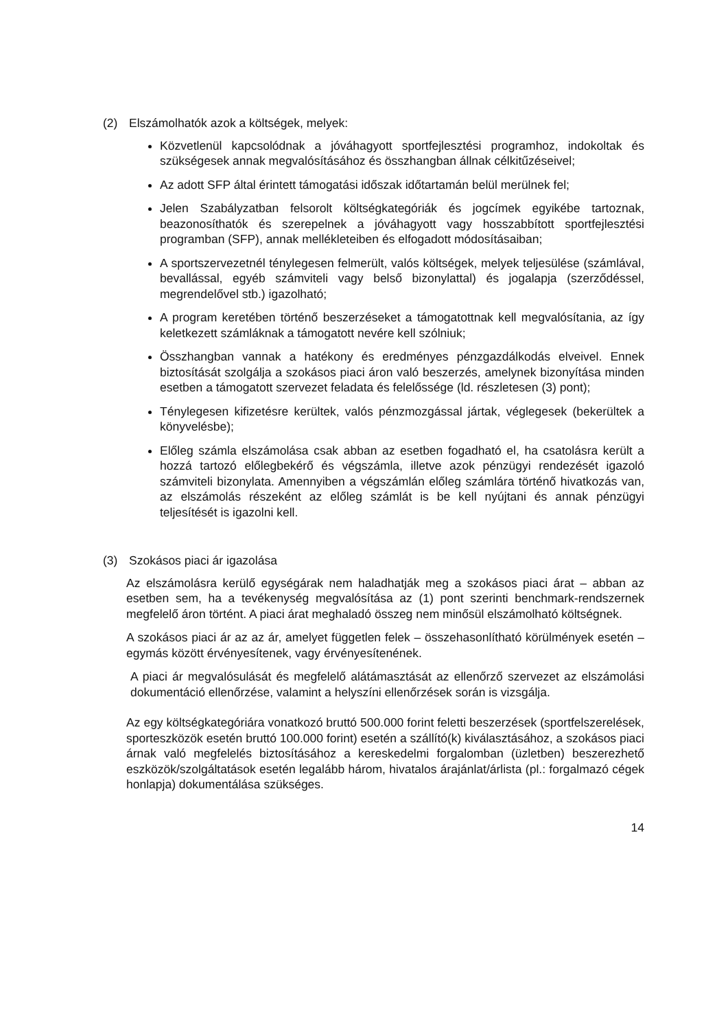(2) Elszámolhatók azok a költségek, melyek:
Közvetlenül kapcsolódnak a jóváhagyott sportfejlesztési programhoz, indokoltak és szükségesek annak megvalósításához és összhangban állnak célkitűzéseivel;
Az adott SFP által érintett támogatási időszak időtartamán belül merülnek fel;
Jelen Szabályzatban felsorolt költségkategóriák és jogcímek egyikébe tartoznak, beazonosíthatók és szerepelnek a jóváhagyott vagy hosszabbított sportfejlesztési programban (SFP), annak mellékleteiben és elfogadott módosításaiban;
A sportszervezetnél ténylegesen felmerült, valós költségek, melyek teljesülése (számlával, bevallással, egyéb számviteli vagy belső bizonylattal) és jogalapja (szerződéssel, megrendelővel stb.) igazolható;
A program keretében történő beszerzéseket a támogatottnak kell megvalósítania, az így keletkezett számláknak a támogatott nevére kell szólniuk;
Összhangban vannak a hatékony és eredményes pénzgazdálkodás elveivel. Ennek biztosítását szolgálja a szokásos piaci áron való beszerzés, amelynek bizonyítása minden esetben a támogatott szervezet feladata és felelőssége (ld. részletesen (3) pont);
Ténylegesen kifizetésre kerültek, valós pénzmozgással jártak, véglegesek (bekerültek a könyvelésbe);
Előleg számla elszámolása csak abban az esetben fogadható el, ha csatolásra került a hozzá tartozó előlegbekérő és végszámla, illetve azok pénzügyi rendezését igazoló számviteli bizonylata. Amennyiben a végszámlán előleg számlára történő hivatkozás van, az elszámolás részeként az előleg számlát is be kell nyújtani és annak pénzügyi teljesítését is igazolni kell.
(3) Szokásos piaci ár igazolása
Az elszámolásra kerülő egységárak nem haladhatják meg a szokásos piaci árat – abban az esetben sem, ha a tevékenység megvalósítása az (1) pont szerinti benchmark-rendszernek megfelelő áron történt. A piaci árat meghaladó összeg nem minősül elszámolható költségnek.
A szokásos piaci ár az az ár, amelyet független felek – összehasonlítható körülmények esetén – egymás között érvényesítenek, vagy érvényesítenének.
A piaci ár megvalósulását és megfelelő alátámasztását az ellenőrző szervezet az elszámolási dokumentáció ellenőrzése, valamint a helyszíni ellenőrzések során is vizsgálja.
Az egy költségkategóriára vonatkozó bruttó 500.000 forint feletti beszerzések (sportfelszerelések, sporteszközök esetén bruttó 100.000 forint) esetén a szállító(k) kiválasztásához, a szokásos piaci árnak való megfelelés biztosításához a kereskedelmi forgalomban (üzletben) beszerezhető eszközök/szolgáltatások esetén legalább három, hivatalos árajánlat/árlista (pl.: forgalmazó cégek honlapja) dokumentálása szükséges.
14